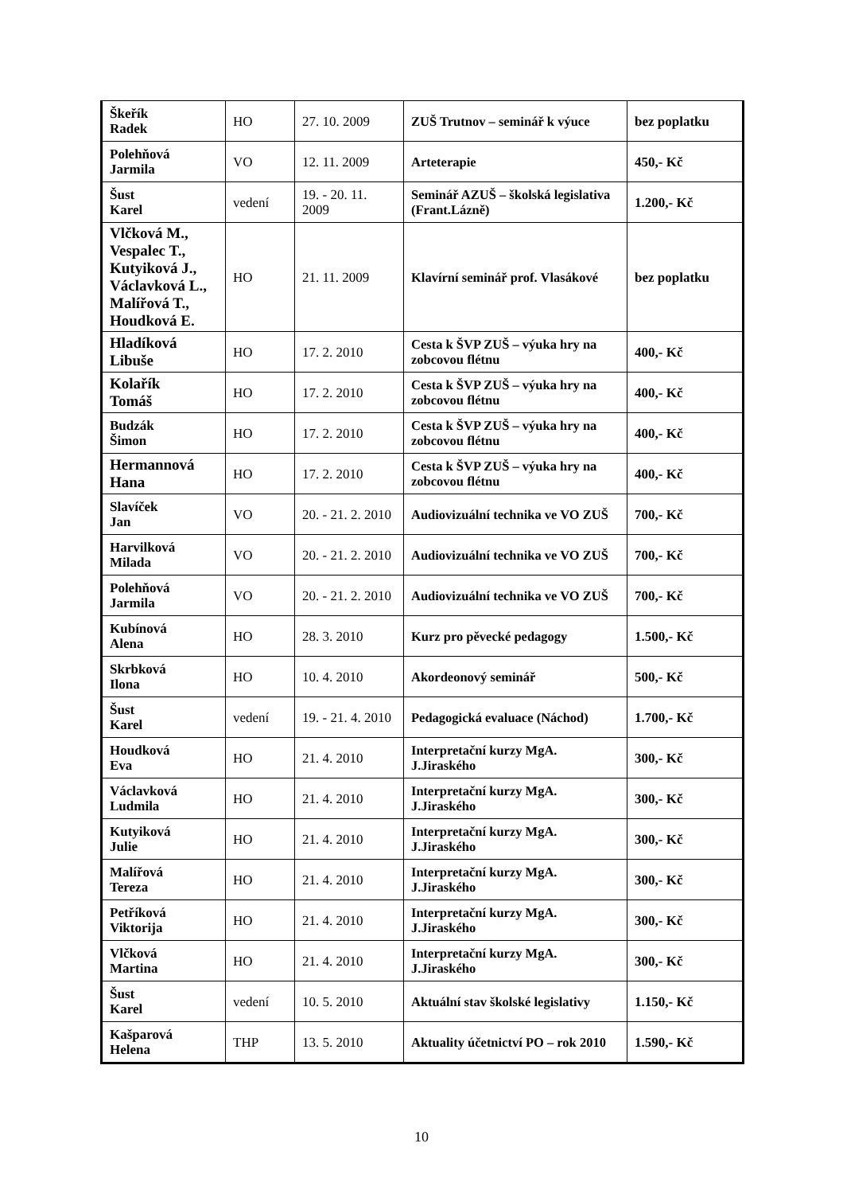| Škeřík Radek | HO | 27. 10. 2009 | ZUŠ Trutnov – seminář k výuce | bez poplatku |
| Polehňová Jarmila | VO | 12. 11. 2009 | Arteterapie | 450,- Kč |
| Šust Karel | vedení | 19. - 20. 11. 2009 | Seminář AZUŠ – školská legislativa (Frant.Lázně) | 1.200,- Kč |
| Vlčková M., Vespalec T., Kutyiková J., Václavková L., Malířová T., Houdková E. | HO | 21. 11. 2009 | Klavírní seminář prof. Vlasákové | bez poplatku |
| Hladíková Libuše | HO | 17. 2. 2010 | Cesta k ŠVP ZUŠ – výuka hry na zobcovou flétnu | 400,- Kč |
| Kolařík Tomáš | HO | 17. 2. 2010 | Cesta k ŠVP ZUŠ – výuka hry na zobcovou flétnu | 400,- Kč |
| Budzák Šimon | HO | 17. 2. 2010 | Cesta k ŠVP ZUŠ – výuka hry na zobcovou flétnu | 400,- Kč |
| Hermannová Hana | HO | 17. 2. 2010 | Cesta k ŠVP ZUŠ – výuka hry na zobcovou flétnu | 400,- Kč |
| Slavíček Jan | VO | 20. - 21. 2. 2010 | Audiovizuální technika ve VO ZUŠ | 700,- Kč |
| Harvilková Milada | VO | 20. - 21. 2. 2010 | Audiovizuální technika ve VO ZUŠ | 700,- Kč |
| Polehňová Jarmila | VO | 20. - 21. 2. 2010 | Audiovizuální technika ve VO ZUŠ | 700,- Kč |
| Kubínová Alena | HO | 28. 3. 2010 | Kurz pro pěvecké pedagogy | 1.500,- Kč |
| Skrbková Ilona | HO | 10. 4. 2010 | Akordeonový seminář | 500,- Kč |
| Šust Karel | vedení | 19. - 21. 4. 2010 | Pedagogická evaluace (Náchod) | 1.700,- Kč |
| Houdková Eva | HO | 21. 4. 2010 | Interpretační kurzy MgA. J.Jiraského | 300,- Kč |
| Václavková Ludmila | HO | 21. 4. 2010 | Interpretační kurzy MgA. J.Jiraského | 300,- Kč |
| Kutyiková Julie | HO | 21. 4. 2010 | Interpretační kurzy MgA. J.Jiraského | 300,- Kč |
| Malířová Tereza | HO | 21. 4. 2010 | Interpretační kurzy MgA. J.Jiraského | 300,- Kč |
| Petříková Viktorija | HO | 21. 4. 2010 | Interpretační kurzy MgA. J.Jiraského | 300,- Kč |
| Vlčková Martina | HO | 21. 4. 2010 | Interpretační kurzy MgA. J.Jiraského | 300,- Kč |
| Šust Karel | vedení | 10. 5. 2010 | Aktuální stav školské legislativy | 1.150,- Kč |
| Kašparová Helena | THP | 13. 5. 2010 | Aktuality účetnictví PO – rok 2010 | 1.590,- Kč |
10